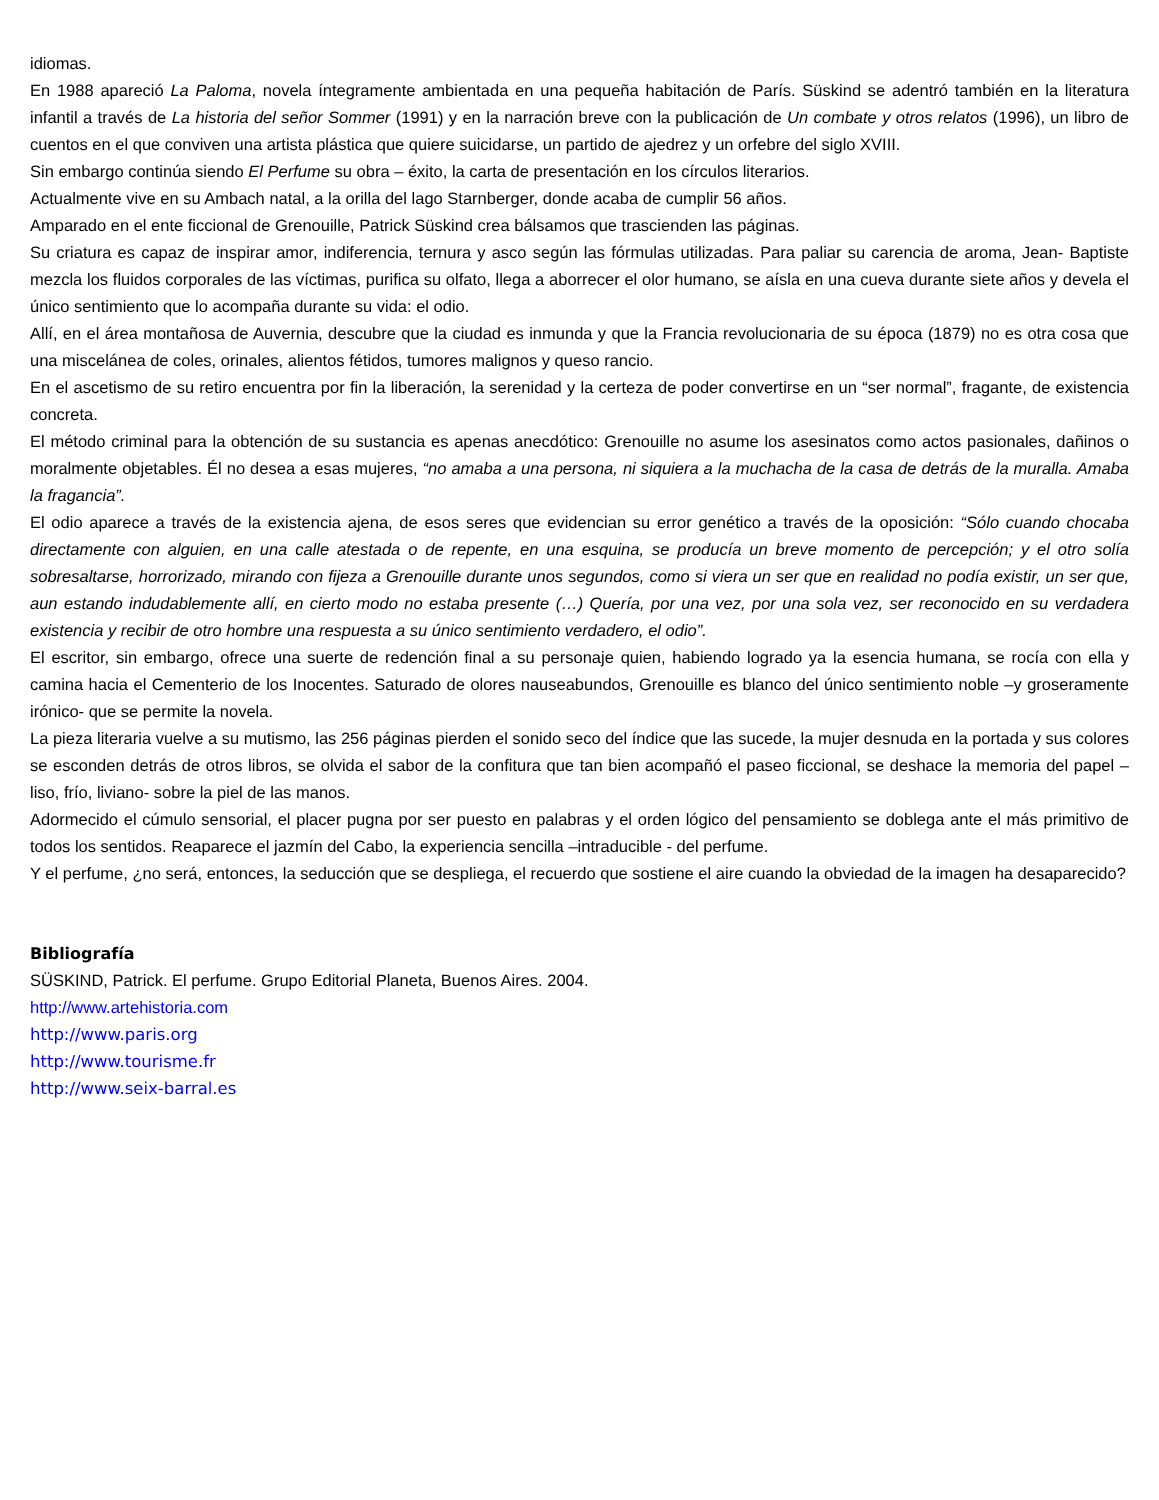idiomas.
En 1988 apareció La Paloma, novela íntegramente ambientada en una pequeña habitación de París. Süskind se adentró también en la literatura infantil a través de La historia del señor Sommer (1991) y en la narración breve con la publicación de Un combate y otros relatos (1996), un libro de cuentos en el que conviven una artista plástica que quiere suicidarse, un partido de ajedrez y un orfebre del siglo XVIII.
Sin embargo continúa siendo El Perfume su obra – éxito, la carta de presentación en los círculos literarios.
Actualmente vive en su Ambach natal, a la orilla del lago Starnberger, donde acaba de cumplir 56 años.
Amparado en el ente ficcional de Grenouille, Patrick Süskind crea bálsamos que trascienden las páginas.
Su criatura es capaz de inspirar amor, indiferencia, ternura y asco según las fórmulas utilizadas. Para paliar su carencia de aroma, Jean- Baptiste mezcla los fluidos corporales de las víctimas, purifica su olfato, llega a aborrecer el olor humano, se aísla en una cueva durante siete años y devela el único sentimiento que lo acompaña durante su vida: el odio.
Allí, en el área montañosa de Auvernia, descubre que la ciudad es inmunda y que la Francia revolucionaria de su época (1879) no es otra cosa que una miscelánea de coles, orinales, alientos fétidos, tumores malignos y queso rancio.
En el ascetismo de su retiro encuentra por fin la liberación, la serenidad y la certeza de poder convertirse en un “ser normal”, fragante, de existencia concreta.
El método criminal para la obtención de su sustancia es apenas anecdótico: Grenouille no asume los asesinatos como actos pasionales, dañinos o moralmente objetables. Él no desea a esas mujeres, “no amaba a una persona, ni siquiera a la muchacha de la casa de detrás de la muralla. Amaba la fragancia”.
El odio aparece a través de la existencia ajena, de esos seres que evidencian su error genético a través de la oposición: “Sólo cuando chocaba directamente con alguien, en una calle atestada o de repente, en una esquina, se producía un breve momento de percepción; y el otro solía sobresaltarse, horrorizado, mirando con fijeza a Grenouille durante unos segundos, como si viera un ser que en realidad no podía existir, un ser que, aun estando indudablemente allí, en cierto modo no estaba presente (…) Quería, por una vez, por una sola vez, ser reconocido en su verdadera existencia y recibir de otro hombre una respuesta a su único sentimiento verdadero, el odio”.
El escritor, sin embargo, ofrece una suerte de redención final a su personaje quien, habiendo logrado ya la esencia humana, se rocía con ella y camina hacia el Cementerio de los Inocentes. Saturado de olores nauseabundos, Grenouille es blanco del único sentimiento noble –y groseramente irónico- que se permite la novela.
La pieza literaria vuelve a su mutismo, las 256 páginas pierden el sonido seco del índice que las sucede, la mujer desnuda en la portada y sus colores se esconden detrás de otros libros, se olvida el sabor de la confitura que tan bien acompañó el paseo ficcional, se deshace la memoria del papel –liso, frío, liviano- sobre la piel de las manos.
Adormecido el cúmulo sensorial, el placer pugna por ser puesto en palabras y el orden lógico del pensamiento se doblega ante el más primitivo de todos los sentidos. Reaparece el jazmín del Cabo, la experiencia sencilla –intraducible - del perfume.
Y el perfume, ¿no será, entonces, la seducción que se despliega, el recuerdo que sostiene el aire cuando la obviedad de la imagen ha desaparecido?
Bibliografía
SÜSKIND, Patrick. El perfume. Grupo Editorial Planeta, Buenos Aires. 2004.
http://www.artehistoria.com
http://www.paris.org
http://www.tourisme.fr
http://www.seix-barral.es